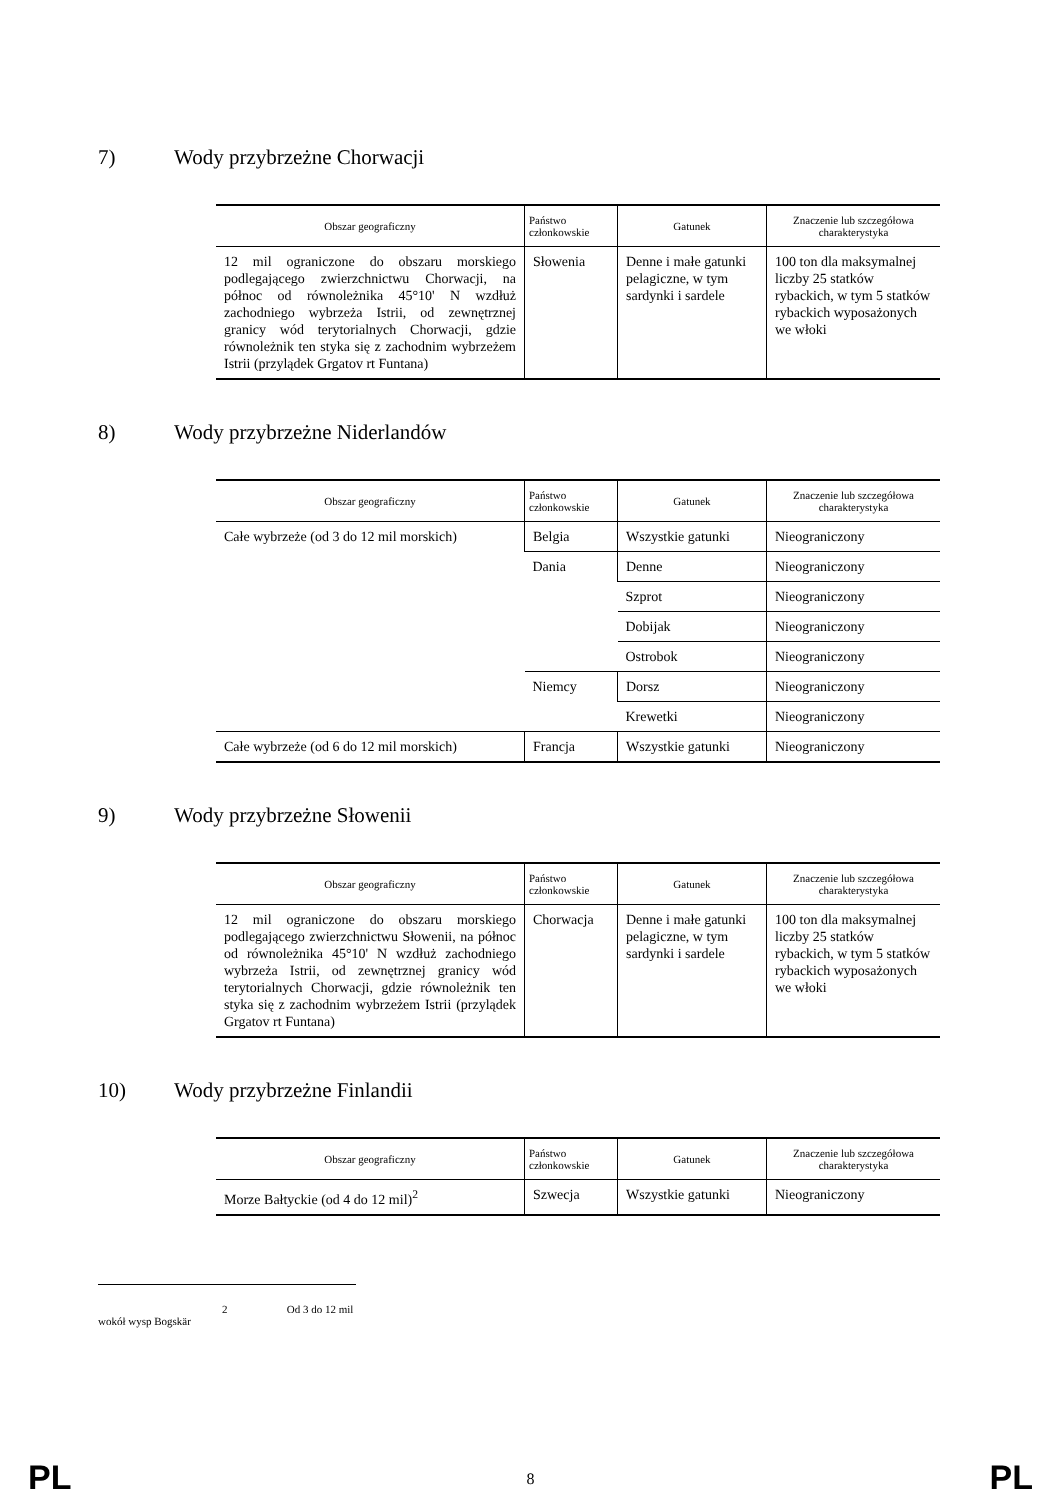7) Wody przybrzeżne Chorwacji
| Obszar geograficzny | Państwo członkowskie | Gatunek | Znaczenie lub szczegółowa charakterystyka |
| --- | --- | --- | --- |
| 12 mil ograniczone do obszaru morskiego podlegającego zwierzchnictwu Chorwacji, na północ od równoleżnika 45°10' N wzdłuż zachodniego wybrzeża Istrii, od zewnętrznej granicy wód terytorialnych Chorwacji, gdzie równoleżnik ten styka się z zachodnim wybrzeżem Istrii (przylądek Grgatov rt Funtana) | Słowenia | Denne i małe gatunki pelagiczne, w tym sardynki i sardele | 100 ton dla maksymalnej liczby 25 statków rybackich, w tym 5 statków rybackich wyposażonych we włoki |
8) Wody przybrzeżne Niderlandów
| Obszar geograficzny | Państwo członkowskie | Gatunek | Znaczenie lub szczegółowa charakterystyka |
| --- | --- | --- | --- |
| Całe wybrzeże (od 3 do 12 mil morskich) | Belgia | Wszystkie gatunki | Nieograniczony |
| | Dania | Denne | Nieograniczony |
| | | Szprot | Nieograniczony |
| | | Dobijak | Nieograniczony |
| | | Ostrobok | Nieograniczony |
| | Niemcy | Dorsz | Nieograniczony |
| | | Krewetki | Nieograniczony |
| Całe wybrzeże (od 6 do 12 mil morskich) | Francja | Wszystkie gatunki | Nieograniczony |
9) Wody przybrzeżne Słowenii
| Obszar geograficzny | Państwo członkowskie | Gatunek | Znaczenie lub szczegółowa charakterystyka |
| --- | --- | --- | --- |
| 12 mil ograniczone do obszaru morskiego podlegającego zwierzchnictwu Słowenii, na północ od równoleżnika 45°10' N wzdłuż zachodniego wybrzeża Istrii, od zewnętrznej granicy wód terytorialnych Chorwacji, gdzie równoleżnik ten styka się z zachodnim wybrzeżem Istrii (przylądek Grgatov rt Funtana) | Chorwacja | Denne i małe gatunki pelagiczne, w tym sardynki i sardele | 100 ton dla maksymalnej liczby 25 statków rybackich, w tym 5 statków rybackich wyposażonych we włoki |
10) Wody przybrzeżne Finlandii
| Obszar geograficzny | Państwo członkowskie | Gatunek | Znaczenie lub szczegółowa charakterystyka |
| --- | --- | --- | --- |
| Morze Bałtyckie (od 4 do 12 mil)<sup>2</sup> | Szwecja | Wszystkie gatunki | Nieograniczony |
2 Od 3 do 12 mil wokół wysp Bogskär
PL 8 PL